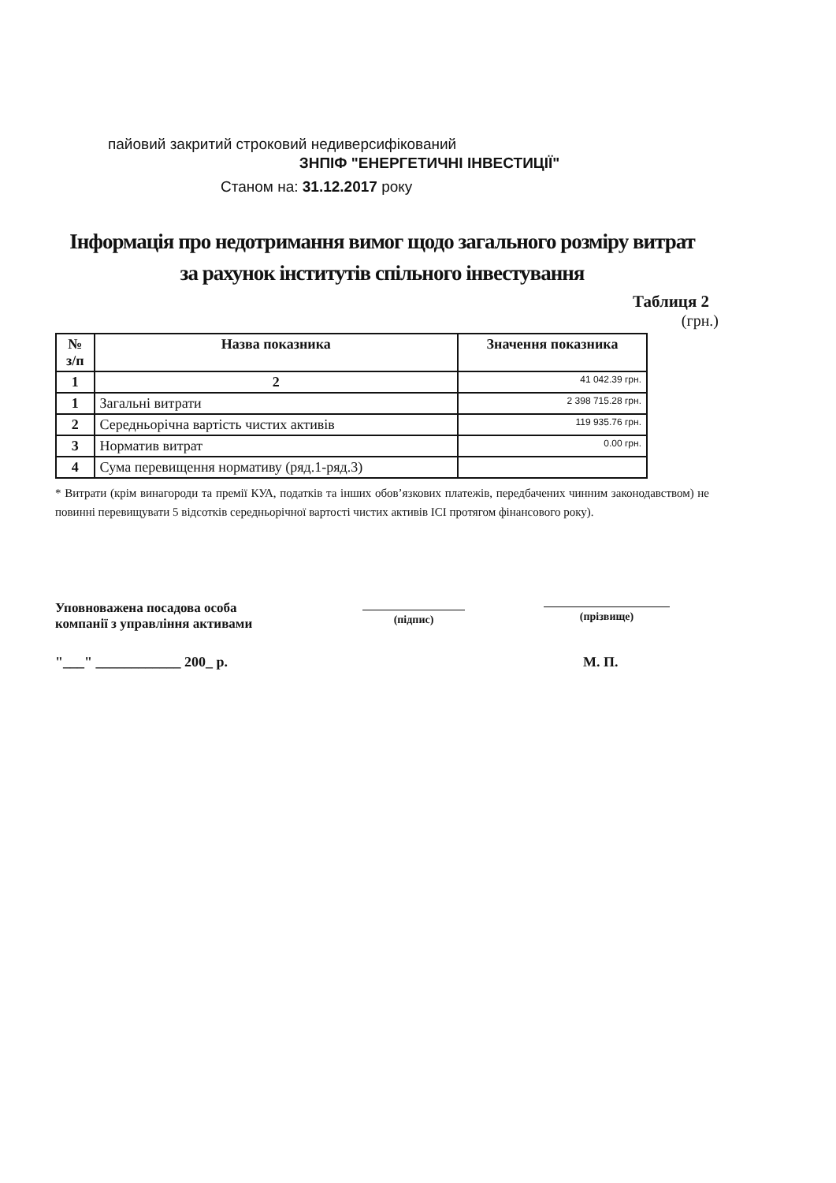пайовий закритий строковий недиверсифікований
ЗНПІФ "ЕНЕРГЕТИЧНІ ІНВЕСТИЦІЇ"
Станом на: 31.12.2017 року
Інформація про недотримання вимог щодо загального розміру витрат
за рахунок інститутів спільного інвестування
Таблиця 2
(грн.)
| № з/п | Назва показника | Значення показника |
| --- | --- | --- |
| 1 | 2 | 41 042.39 грн. |
| 1 | Загальні витрати | 2 398 715.28 грн. |
| 2 | Середньорічна вартість чистих активів | 119 935.76 грн. |
| 3 | Норматив витрат | 0.00 грн. |
| 4 | Сума перевищення нормативу (ряд.1-ряд.3) | |
* Витрати (крім винагороди та премії КУА, податків та інших обов’язкових платежів, передбачених чинним законодавством) не повинні перевищувати 5 відсотків середньорічної вартості чистих активів ІСІ протягом фінансового року).
Уповноважена посадова особа
компанії з управління активами
(підпис)
(прізвище)
"___" ____________ 200_ р. М. П.